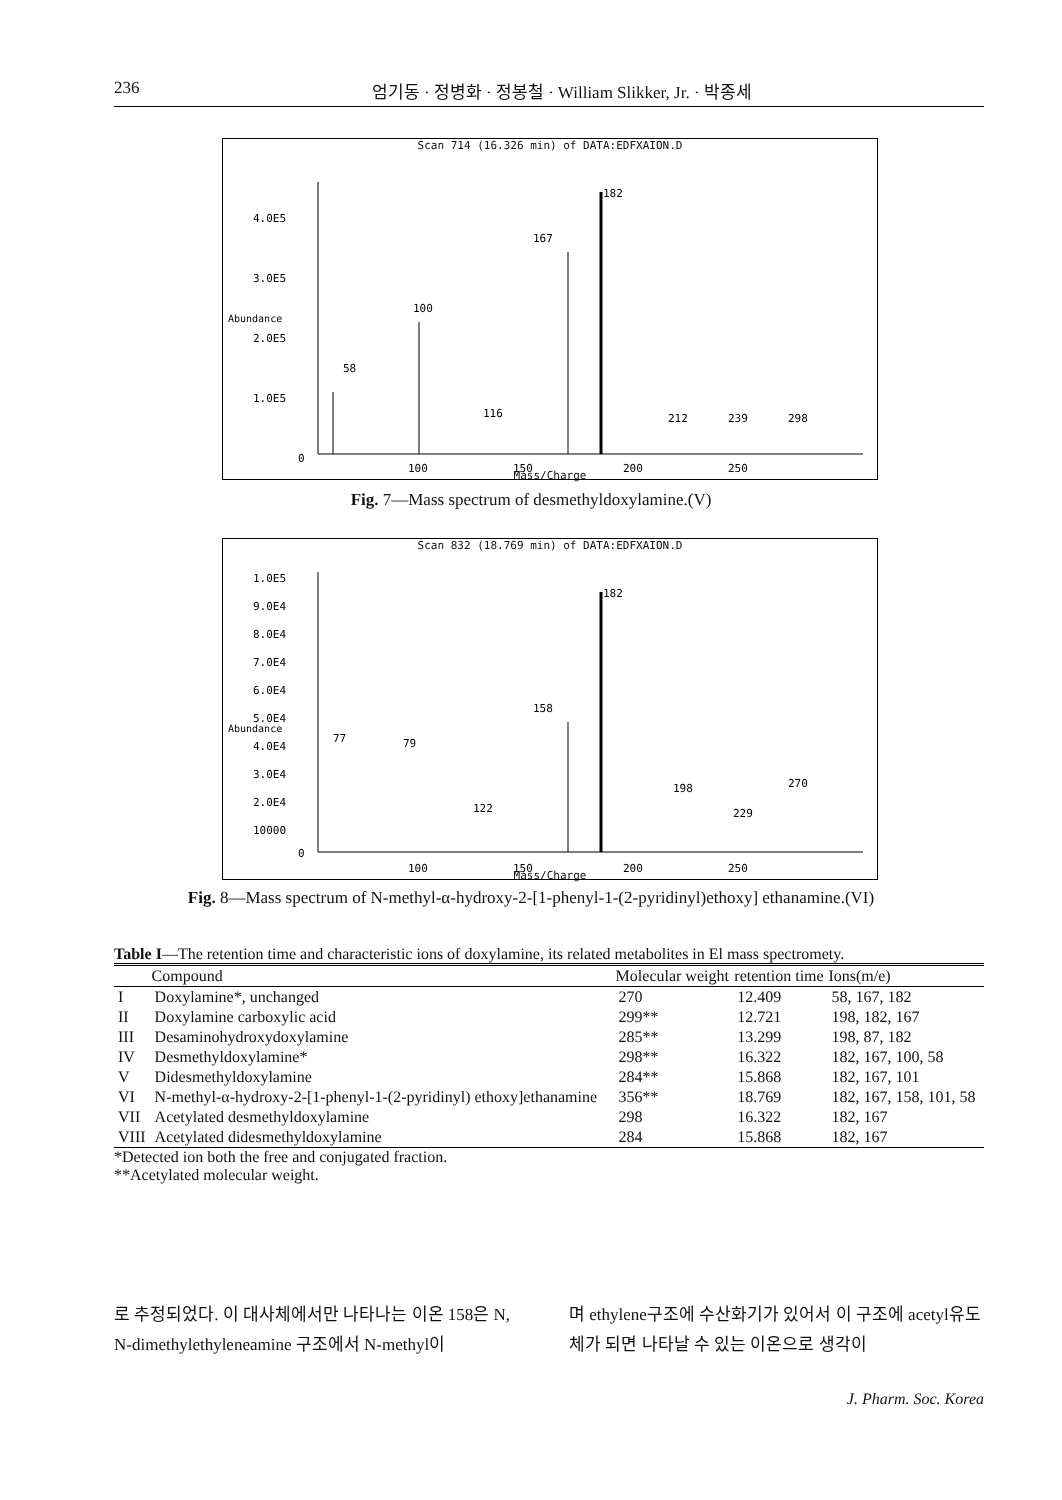236 엄기동 · 정병화 · 정봉철 · William Slikker, Jr. · 박종세
Scan 714 (16.326 min) of DATA:EDFXAION.D
Abundance
4.0E5
3.0E5
2.0E5
1.0E5
0
58
100
167
182
116
212
239
298
100
150
200
250
Mass/Charge
Fig. 7—Mass spectrum of desmethyldoxylamine.(V)
Scan 832 (18.769 min) of DATA:EDFXAION.D
Abundance
1.0E5
9.0E4
8.0E4
7.0E4
6.0E4
5.0E4
4.0E4
3.0E4
2.0E4
10000
0
182
158
77
79
122
198
229
270
100
150
200
250
Mass/Charge
Fig. 8—Mass spectrum of N-methyl-α-hydroxy-2-[1-phenyl-1-(2-pyridinyl)ethoxy] ethanamine.(VI)
Table I—The retention time and characteristic ions of doxylamine, its related metabolites in El mass spectromety.
| | Compound | Molecular weight | retention time | Ions(m/e) |
| --- | --- | --- | --- | --- |
| I | Doxylamine*, unchanged | 270 | 12.409 | 58, 167, 182 |
| II | Doxylamine carboxylic acid | 299** | 12.721 | 198, 182, 167 |
| III | Desaminohydroxydoxylamine | 285** | 13.299 | 198, 87, 182 |
| IV | Desmethyldoxylamine* | 298** | 16.322 | 182, 167, 100, 58 |
| V | Didesmethyldoxylamine | 284** | 15.868 | 182, 167, 101 |
| VI | N-methyl-α-hydroxy-2-[1-phenyl-1-(2-pyridinyl) ethoxy]ethanamine | 356** | 18.769 | 182, 167, 158, 101, 58 |
| VII | Acetylated desmethyldoxylamine | 298 | 16.322 | 182, 167 |
| VIII | Acetylated didesmethyldoxylamine | 284 | 15.868 | 182, 167 |
*Detected ion both the free and conjugated fraction.
**Acetylated molecular weight.
로 추정되었다. 이 대사체에서만 나타나는 이온 158은 N, N-dimethylethyleneamine 구조에서 N-methyl이
며 ethylene구조에 수산화기가 있어서 이 구조에 acetyl유도체가 되면 나타날 수 있는 이온으로 생각이
J. Pharm. Soc. Korea